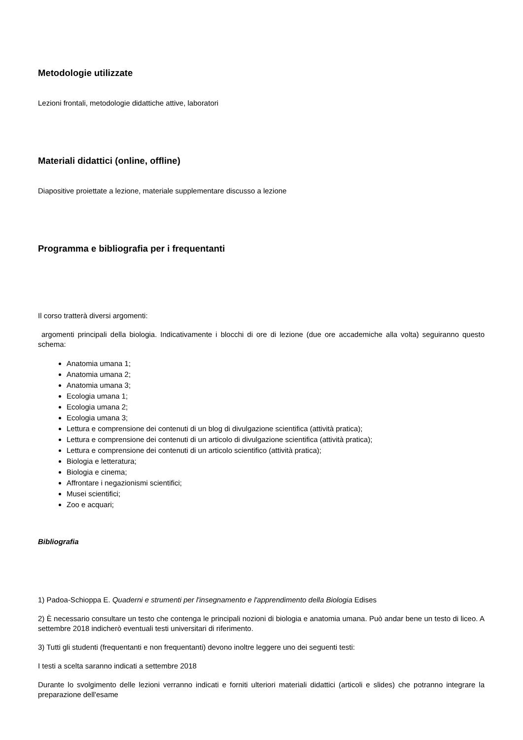Metodologie utilizzate
Lezioni frontali, metodologie didattiche attive, laboratori
Materiali didattici (online, offline)
Diapositive proiettate a lezione, materiale supplementare discusso a lezione
Programma e bibliografia per i frequentanti
Il corso tratterà diversi argomenti:
argomenti principali della biologia. Indicativamente i blocchi di ore di lezione (due ore accademiche alla volta) seguiranno questo schema:
Anatomia umana 1;
Anatomia umana 2;
Anatomia umana 3;
Ecologia umana 1;
Ecologia umana 2;
Ecologia umana 3;
Lettura e comprensione dei contenuti di un blog di divulgazione scientifica (attività pratica);
Lettura e comprensione dei contenuti di un articolo di divulgazione scientifica (attività pratica);
Lettura e comprensione dei contenuti di un articolo scientifico (attività pratica);
Biologia e letteratura;
Biologia e cinema;
Affrontare i negazionismi scientifici;
Musei scientifici;
Zoo e acquari;
Bibliografia
1) Padoa-Schioppa E. Quaderni e strumenti per l'insegnamento e l'apprendimento della Biologia Edises
2) È necessario consultare un testo che contenga le principali nozioni di biologia e anatomia umana. Può andar bene un testo di liceo. A settembre 2018 indicherò eventuali testi universitari di riferimento.
3) Tutti gli studenti (frequentanti e non frequentanti) devono inoltre leggere uno dei seguenti testi:
I testi a scelta saranno indicati a settembre 2018
Durante lo svolgimento delle lezioni verranno indicati e forniti ulteriori materiali didattici (articoli e slides) che potranno integrare la preparazione dell'esame